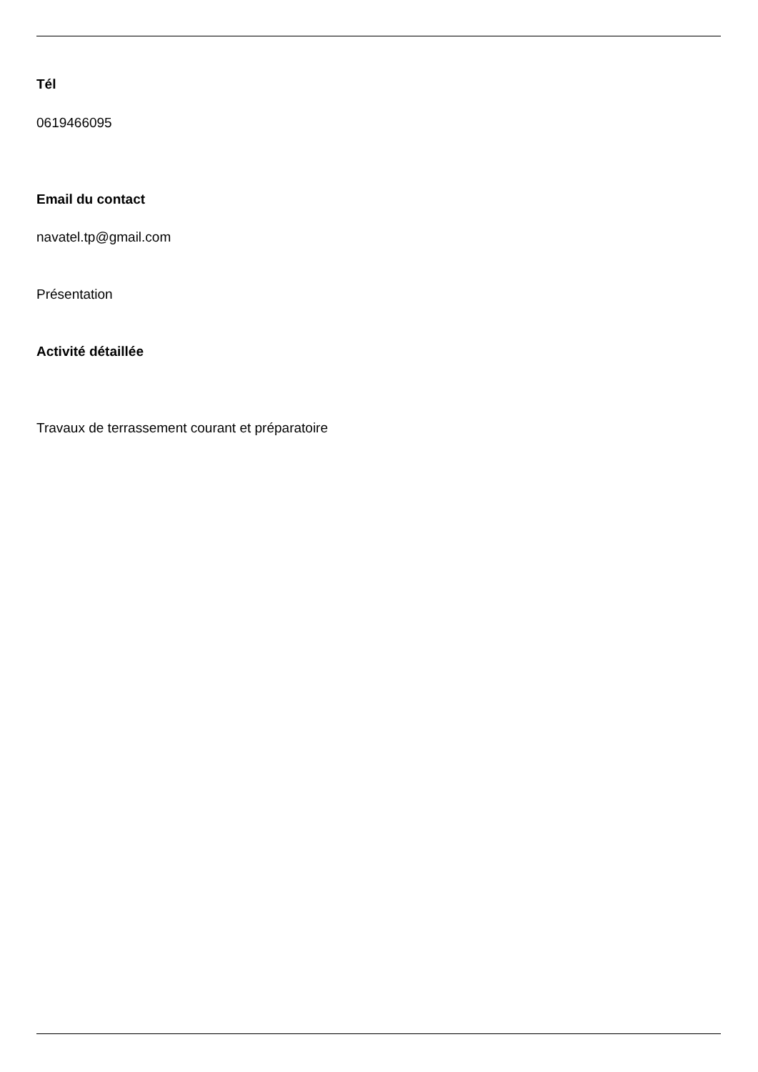Tél
0619466095
Email du contact
navatel.tp@gmail.com
Présentation
Activité détaillée
Travaux de terrassement courant et préparatoire